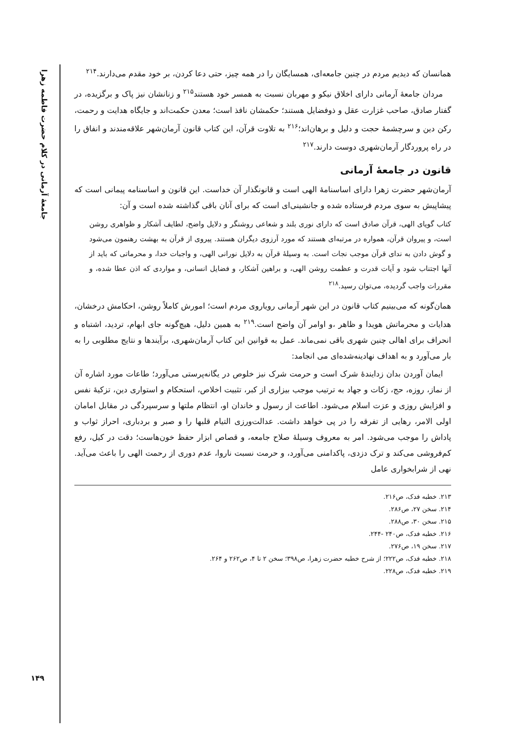جامعهٔ آرمانی در کلام حضرت فاطمه زهرا
همانسان که دیدیم مردم در چنین جامعه‌ای، همسایگان را در همه چیز، حتی دعا کردن، بر خود مقدم می‌دارند.<sup>۲۱۴</sup>
مردان جامعهٔ آرمانی دارای اخلاق نیکو و مهربان نسبت به همسر خود هستند<sup>۲۱۵</sup> و زنانشان نیز پاک و برگزیده، در گفتار صادق، صاحب غزارت عقل و ذوفضایل هستند؛ حکمشان نافذ است؛ معدن حکمت‌اند و جایگاه هدایت و رحمت، رکن دین و سرچشمهٔ حجت و دلیل و برهان‌اند؛<sup>۲۱۶</sup> به تلاوت قرآن، این کتاب قانون آرمان‌شهر علاقه‌مندند و انفاق را در راه پروردگار آرمان‌شهری دوست دارند.<sup>۲۱۷</sup>
قانون در جامعهٔ آرمانی
آرمان‌شهر حضرت زهرا دارای اساسنامهٔ الهی است و قانونگذار آن خداست. این قانون و اساسنامه پیمانی است که پیشاپیش به سوی مردم فرستاده شده و جانشینی‌ای است که برای آنان باقی گذاشته شده است و آن:
کتاب گویای الهی، قرآن صادق است که دارای نوری بلند و شعاعی روشنگر و دلایل واضح، لطایف آشکار و ظواهری روشن است، و پیروان قرآن، همواره در مرتبه‌ای هستند که مورد آرزوی دیگران هستند. پیروی از قرآن به بهشت رهنمون می‌شود و گوش دادن به ندای قرآن موجب نجات است. به وسیلهٔ قرآن به دلایل نورانی الهی، و واجبات خدا، و محرماتی که باید از آنها اجتناب شود و آیات قدرت و عظمت روشن الهی، و براهین آشکار، و فضایل انسانی، و مواردی که اذن عطا شده، و مقررات واجب گردیده، می‌توان رسید.<sup>۲۱۸</sup>
همان‌گونه که می‌بینیم کتاب قانون در این شهر آرمانی رویاروی مردم است؛ امورش کاملاً روشن، احکامش درخشان، هدایات و محرماتش هویدا و ظاهر ،و اوامر آن واضح است.<sup>۲۱۹</sup> به همین دلیل، هیچ‌گونه جای ابهام، تردید، اشتباه و انحراف برای اهالی چنین شهری باقی نمی‌ماند. عمل به قوانین این کتاب آرمان‌شهری، برآیندها و نتایج مطلوبی را به بار می‌آورد و به اهداف نهادینه‌شده‌ای می انجامد:
ایمان آوردن بدان زدایندهٔ شرک است و حرمت شرک نیز خلوص در یگانه‌پرستی می‌آورد؛ طاعات مورد اشاره آن از نماز، روزه، حج، زکات و جهاد به ترتیب موجب بیزاری از کبر، تثبیت اخلاص، استحکام و استواری دین، تزکیهٔ نفس و افزایش روزی و عزت اسلام می‌شود. اطاعت از رسول و خاندان او، انتظام ملتها و سرسپردگی در مقابل امامان اولی الامر، رهایی از تفرقه را در پی خواهد داشت. عدالت‌ورزی التیام قلبها را و صبر و بردباری، احراز ثواب و پاداش را موجب می‌شود. امر به معروف وسیلهٔ صلاح جامعه، و قصاص ابزار حفظ خون‌هاست؛ دقت در کیل، رفع کم‌فروشی می‌کند و ترک دزدی، پاکدامنی می‌آورد، و حرمت نسبت ناروا، عدم دوری از رحمت الهی را باعث می‌آید. نهی از شرابخواری عامل
۲۱۳. خطبه فدک، ص۲۱۶.
۲۱۴. سخن ۲۷، ص۲۸۶.
۲۱۵. سخن ۳۰، ص۲۸۸.
۲۱۶. خطبه فدک، ص۲۴۰ -۲۴۴.
۲۱۷. سخن ۱۹، ص۲۷۶.
۲۱۸. خطبه فدک، ص۲۲۲؛ از شرح خطبه حضرت زهرا، ص۳۹۸؛ سخن ۲ تا ۴، ص۲۶۲ و ۲۶۴.
۲۱۹. خطبه فدک، ص۲۲۸.
۱۴۹